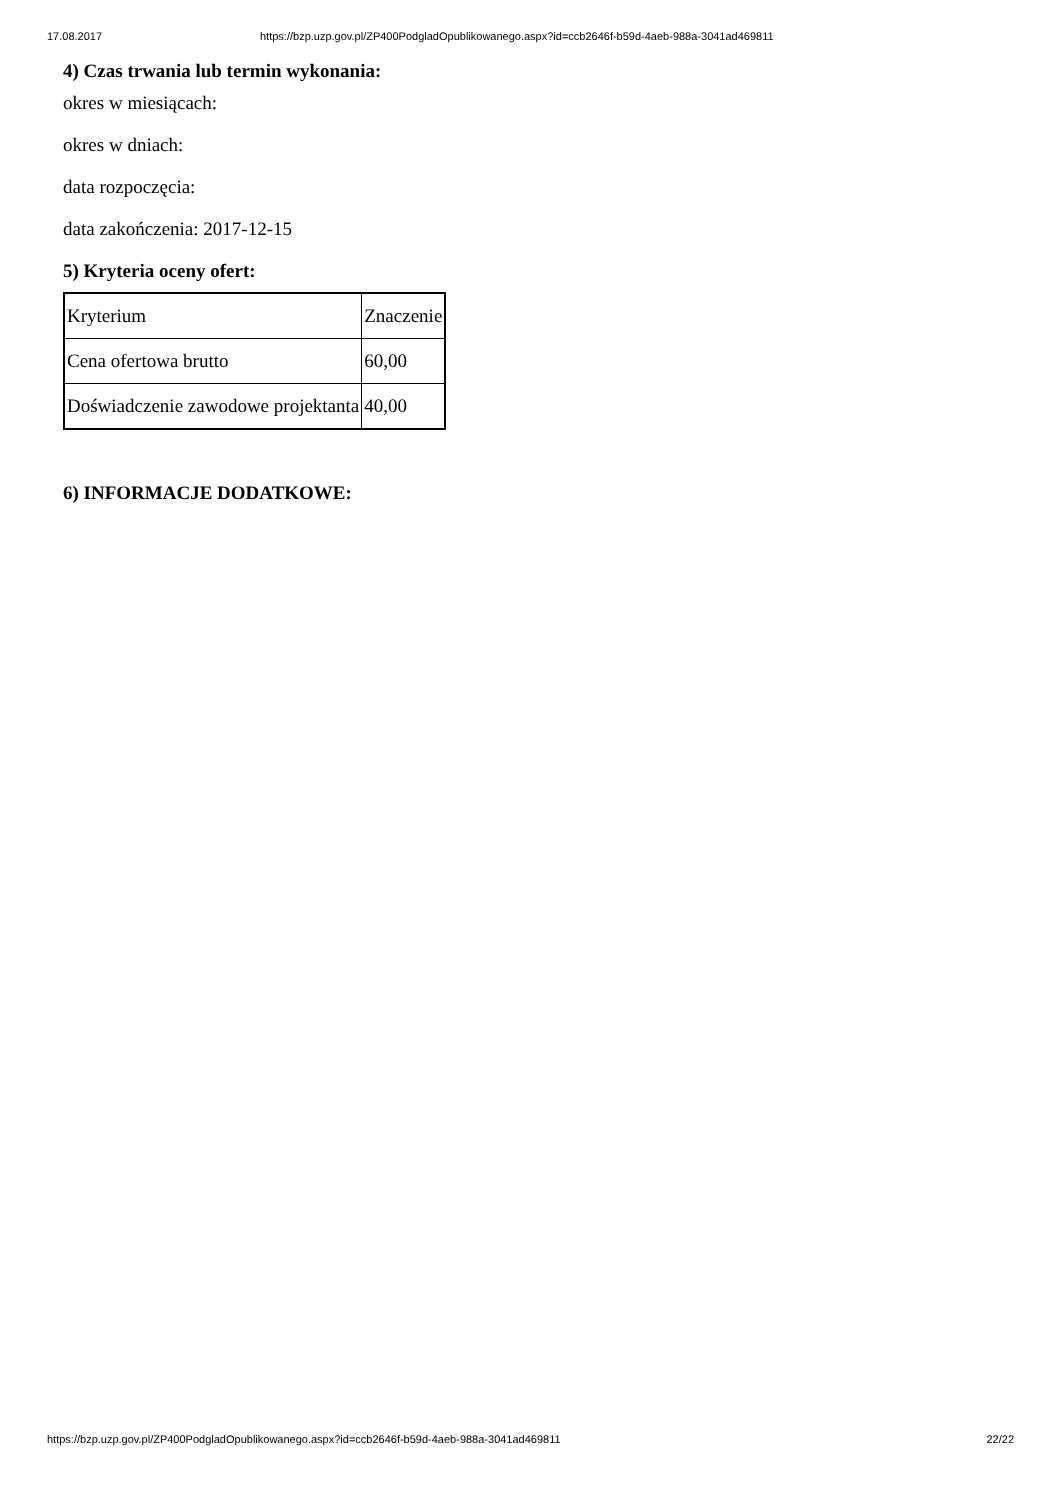17.08.2017 https://bzp.uzp.gov.pl/ZP400PodgladOpublikowanego.aspx?id=ccb2646f-b59d-4aeb-988a-3041ad469811
4) Czas trwania lub termin wykonania:
okres w miesiącach:
okres w dniach:
data rozpoczęcia:
data zakończenia: 2017-12-15
5) Kryteria oceny ofert:
| Kryterium | Znaczenie |
| Cena ofertowa brutto | 60,00 |
| Doświadczenie zawodowe projektanta | 40,00 |
6) INFORMACJE DODATKOWE:
https://bzp.uzp.gov.pl/ZP400PodgladOpublikowanego.aspx?id=ccb2646f-b59d-4aeb-988a-3041ad469811 22/22